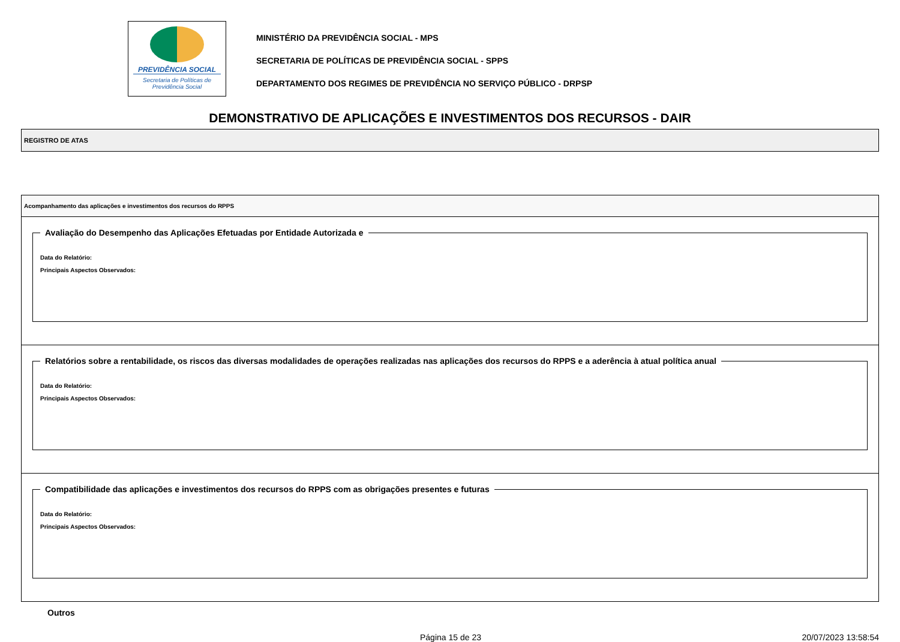PREVIDÊNCIA SOCIAL
Secretaria de Políticas de
Previdência Social
MINISTÉRIO DA PREVIDÊNCIA SOCIAL - MPS
SECRETARIA DE POLÍTICAS DE PREVIDÊNCIA SOCIAL - SPPS
DEPARTAMENTO DOS REGIMES DE PREVIDÊNCIA NO SERVIÇO PÚBLICO - DRPSP
DEMONSTRATIVO DE APLICAÇÕES E INVESTIMENTOS DOS RECURSOS - DAIR
REGISTRO DE ATAS
Acompanhamento das aplicações e investimentos dos recursos do RPPS
Avaliação do Desempenho das Aplicações Efetuadas por Entidade Autorizada e
Data do Relatório:
Principais Aspectos Observados:
Relatórios sobre a rentabilidade, os riscos das diversas modalidades de operações realizadas nas aplicações dos recursos do RPPS e a aderência à atual política anual
Data do Relatório:
Principais Aspectos Observados:
Compatibilidade das aplicações e investimentos dos recursos do RPPS com as obrigações presentes e futuras
Data do Relatório:
Principais Aspectos Observados:
Outros
Página 15 de 23 20/07/2023 13:58:54